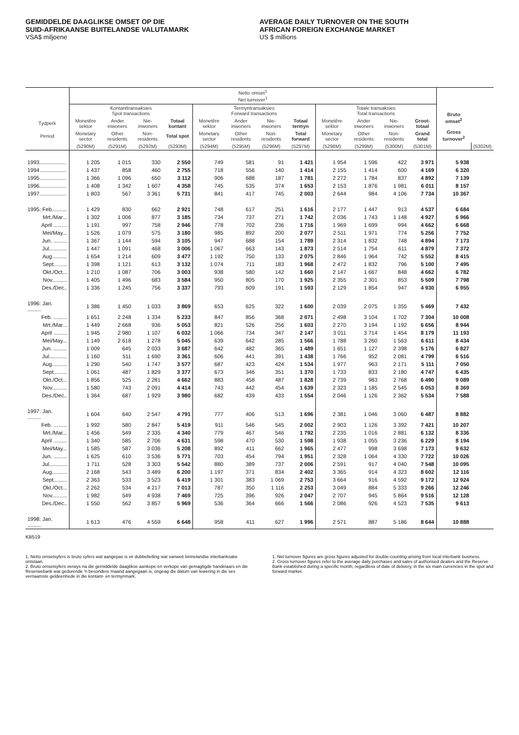GEMIDDELDE DAAGLIKSE OMSET OP DIE
SUID-AFRIKAANSE BUITELANDSE VALUTAMARK
VSA$ miljoene
AVERAGE DAILY TURNOVER ON THE SOUTH
AFRICAN FOREIGN EXCHANGE MARKET
US $ millions
| | Netto omset<sup>1</sup> Net turnover<sup>1</sup> | | | | | | | | | | | | | |
| --- | --- | --- | --- | --- | --- | --- | --- | --- | --- | --- | --- | --- | --- | --- |
| | Kontanttransaksies Spot transactions | | | | Termyntransaksies Forward transactions | | | | Totale transaksies Total transactions | | | | Bruto omset<sup>2</sup> Gross turnover<sup>2</sup> | |
| Tydperk | Monetêre sektor | Ander inwoners | Nie-inwoners | Totaal kontant | Monetêre sektor | Ander inwoners | Nie-inwoners | Totaal termyn | Monetêre sektor | Ander inwoners | Nie-inwoners | Groot-totaal | | |
| Period | Monetary sector | Other residents | Non-residents | Total spot | Monetary sector | Other residents | Non-residents | Total forward | Monetary sector | Other residents | Non-residents | Grand total | | |
| | (5290M) | (5291M) | (5292M) | (5293M) | (5294M) | (5295M) | (5296M) | (5297M) | (5298M) | (5299M) | (5300M) | (5301M) | | (5302M) |
| 1993.................. | 1 205 | 1 015 | 330 | 2 550 | 749 | 581 | 91 | 1 421 | 1 954 | 1 596 | 422 | 3 971 | 5 938 | |
| 1994.................. | 1 437 | 858 | 460 | 2 755 | 718 | 556 | 140 | 1 414 | 2 155 | 1 414 | 600 | 4 169 | 6 320 | |
| 1995.................. | 1 366 | 1 096 | 650 | 3 112 | 906 | 688 | 187 | 1 781 | 2 272 | 1 784 | 837 | 4 892 | 7 139 | |
| 1996.................. | 1 408 | 1 342 | 1 607 | 4 358 | 745 | 535 | 374 | 1 653 | 2 153 | 1 876 | 1 981 | 6 011 | 8 157 | |
| 1997.................. | 1 803 | 567 | 3 361 | 5 731 | 841 | 417 | 745 | 2 003 | 2 644 | 984 | 4 106 | 7 734 | 10 367 | |
| 1995: Feb.......... | 1 429 | 830 | 662 | 2 921 | 748 | 617 | 251 | 1 616 | 2 177 | 1 447 | 913 | 4 537 | 6 684 | |
| Mrt./Mar... | 1 302 | 1 006 | 877 | 3 185 | 734 | 737 | 271 | 1 742 | 2 036 | 1 743 | 1 148 | 4 927 | 6 966 | |
| April ......... | 1 191 | 997 | 758 | 2 946 | 778 | 702 | 236 | 1 716 | 1 969 | 1 699 | 994 | 4 662 | 6 668 | |
| Mei/May... | 1 526 | 1 079 | 575 | 3 180 | 985 | 892 | 200 | 2 077 | 2 511 | 1 971 | 774 | 5 256 | 7 752 | |
| Jun. ......... | 1 367 | 1 144 | 594 | 3 105 | 947 | 688 | 154 | 1 789 | 2 314 | 1 832 | 748 | 4 894 | 7 173 | |
| Jul............ | 1 447 | 1 091 | 468 | 3 006 | 1 067 | 663 | 143 | 1 873 | 2 514 | 1 754 | 611 | 4 879 | 7 372 | |
| Aug.......... | 1 654 | 1 214 | 609 | 3 477 | 1 192 | 750 | 133 | 2 075 | 2 846 | 1 964 | 742 | 5 552 | 8 415 | |
| Sept......... | 1 398 | 1 121 | 613 | 3 132 | 1 074 | 711 | 183 | 1 968 | 2 472 | 1 832 | 796 | 5 100 | 7 495 | |
| Okt./Oct... | 1 210 | 1 087 | 706 | 3 003 | 938 | 580 | 142 | 1 660 | 2 147 | 1 667 | 848 | 4 662 | 6 782 | |
| Nov.......... | 1 405 | 1 496 | 683 | 3 584 | 950 | 805 | 170 | 1 925 | 2 355 | 2 301 | 853 | 5 509 | 7 798 | |
| Des./Dec.. | 1 336 | 1 245 | 756 | 3 337 | 793 | 609 | 191 | 1 593 | 2 129 | 1 854 | 947 | 4 930 | 6 955 | |
| 1996: Jan. ......... | 1 386 | 1 450 | 1 033 | 3 869 | 653 | 625 | 322 | 1 600 | 2 039 | 2 075 | 1 355 | 5 469 | 7 432 | |
| Feb. ......... | 1 651 | 2 248 | 1 334 | 5 233 | 847 | 856 | 368 | 2 071 | 2 498 | 3 104 | 1 702 | 7 304 | 10 008 | |
| Mrt./Mar... | 1 449 | 2 668 | 936 | 5 053 | 821 | 526 | 256 | 1 603 | 2 270 | 3 194 | 1 192 | 6 656 | 8 944 | |
| April ......... | 1 945 | 2 980 | 1 107 | 6 032 | 1 066 | 734 | 347 | 2 147 | 3 011 | 3 714 | 1 454 | 8 179 | 11 193 | |
| Mei/May... | 1 149 | 2 618 | 1 278 | 5 045 | 639 | 642 | 285 | 1 566 | 1 788 | 3 260 | 1 563 | 6 611 | 8 434 | |
| Jun. ......... | 1 009 | 645 | 2 033 | 3 687 | 642 | 482 | 365 | 1 489 | 1 651 | 1 127 | 2 398 | 5 176 | 6 827 | |
| Jul............ | 1 160 | 511 | 1 690 | 3 361 | 606 | 441 | 391 | 1 438 | 1 766 | 952 | 2 081 | 4 799 | 6 516 | |
| Aug.......... | 1 290 | 540 | 1 747 | 3 577 | 687 | 423 | 424 | 1 534 | 1 977 | 963 | 2 171 | 5 111 | 7 050 | |
| Sept......... | 1 061 | 487 | 1 829 | 3 377 | 673 | 346 | 351 | 1 370 | 1 733 | 833 | 2 180 | 4 747 | 6 435 | |
| Okt./Oct... | 1 856 | 525 | 2 281 | 4 662 | 883 | 458 | 487 | 1 828 | 2 739 | 983 | 2 768 | 6 490 | 9 089 | |
| Nov.......... | 1 580 | 743 | 2 091 | 4 414 | 743 | 442 | 454 | 1 639 | 2 323 | 1 185 | 2 545 | 6 053 | 8 369 | |
| Des./Dec.. | 1 364 | 687 | 1 929 | 3 980 | 682 | 439 | 433 | 1 554 | 2 046 | 1 126 | 2 362 | 5 534 | 7 588 | |
| 1997: Jan. ......... | 1 604 | 640 | 2 547 | 4 791 | 777 | 406 | 513 | 1 696 | 2 381 | 1 046 | 3 060 | 6 487 | 8 882 | |
| Feb. ......... | 1 992 | 580 | 2 847 | 5 419 | 911 | 546 | 545 | 2 002 | 2 903 | 1 126 | 3 392 | 7 421 | 10 207 | |
| Mrt./Mar... | 1 456 | 549 | 2 335 | 4 340 | 779 | 467 | 546 | 1 792 | 2 235 | 1 016 | 2 881 | 6 132 | 8 336 | |
| April ......... | 1 340 | 585 | 2 706 | 4 631 | 598 | 470 | 530 | 1 598 | 1 938 | 1 055 | 3 236 | 6 229 | 8 194 | |
| Mei/May... | 1 585 | 587 | 3 036 | 5 208 | 892 | 411 | 662 | 1 965 | 2 477 | 998 | 3 698 | 7 173 | 9 632 | |
| Jun. ......... | 1 625 | 610 | 3 536 | 5 771 | 703 | 454 | 794 | 1 951 | 2 328 | 1 064 | 4 330 | 7 722 | 10 026 | |
| Jul............ | 1 711 | 528 | 3 303 | 5 542 | 880 | 389 | 737 | 2 006 | 2 591 | 917 | 4 040 | 7 548 | 10 095 | |
| Aug.......... | 2 168 | 543 | 3 489 | 6 200 | 1 197 | 371 | 834 | 2 402 | 3 365 | 914 | 4 323 | 8 602 | 12 116 | |
| Sept......... | 2 363 | 533 | 3 523 | 6 419 | 1 301 | 383 | 1 069 | 2 753 | 3 664 | 916 | 4 592 | 9 172 | 12 924 | |
| Okt./Oct... | 2 262 | 534 | 4 217 | 7 013 | 787 | 350 | 1 116 | 2 253 | 3 049 | 884 | 5 333 | 9 266 | 12 246 | |
| Nov.......... | 1 982 | 549 | 4 938 | 7 469 | 725 | 396 | 926 | 2 047 | 2 707 | 945 | 5 864 | 9 516 | 12 128 | |
| Des./Dec.. | 1 550 | 562 | 3 857 | 5 969 | 536 | 364 | 666 | 1 566 | 2 086 | 926 | 4 523 | 7 535 | 9 613 | |
| 1998: Jan. ......... | 1 613 | 476 | 4 559 | 6 648 | 958 | 411 | 627 | 1 996 | 2 571 | 887 | 5 186 | 8 644 | 10 888 | |
KB519
1. Netto omsetsyfers is bruto syfers wat aangepas is vir dubbeltelling wat vanweë binnelandse interbanksake ontstaan.
2. Bruto omsetsyfers verwys na die gemiddelde daaglikse aankope en verkope van gemagtigde handelaars en die Reserwebank wat gedurende 'n besondere maand aangegaan is, ongeag die datum van lewering in die ses vernaamste geldeenhede in die kontant- en termynmark.
1. Net turnover figures are gross figures adjusted for double-counting arising from local interbank business.
2. Gross turnover figures refer to the average daily purchases and sales of authorised dealers and the Reserve Bank established during a specific month, regardless of date of delivery, in the six main currencies in the spot and forward market.